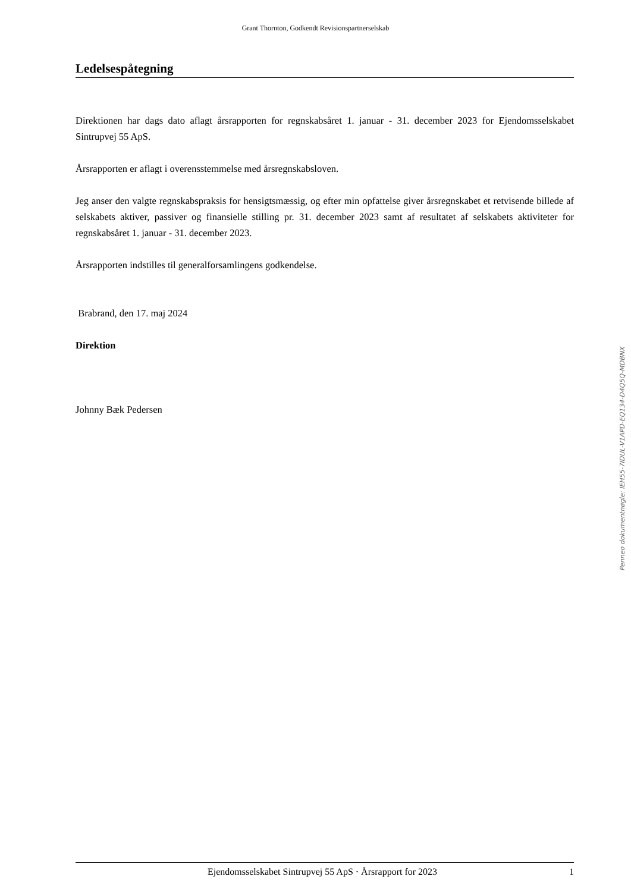Grant Thornton, Godkendt Revisionspartnerselskab
Ledelsespåtegning
Direktionen har dags dato aflagt årsrapporten for regnskabsåret 1. januar - 31. december 2023 for Ejendomsselskabet Sintrupvej 55 ApS.
Årsrapporten er aflagt i overensstemmelse med årsregnskabsloven.
Jeg anser den valgte regnskabspraksis for hensigtsmæssig, og efter min opfattelse giver årsregnskabet et retvisende billede af selskabets aktiver, passiver og finansielle stilling pr. 31. december 2023 samt af resultatet af selskabets aktiviteter for regnskabsåret 1. januar - 31. december 2023.
Årsrapporten indstilles til generalforsamlingens godkendelse.
Brabrand, den 17. maj 2024
Direktion
Johnny Bæk Pedersen
Penneo dokumentnøgle: IEH55-7IDUL-V1APD-EQ134-D4Q5Q-MDBNX
Ejendomsselskabet Sintrupvej 55 ApS · Årsrapport for 2023 1